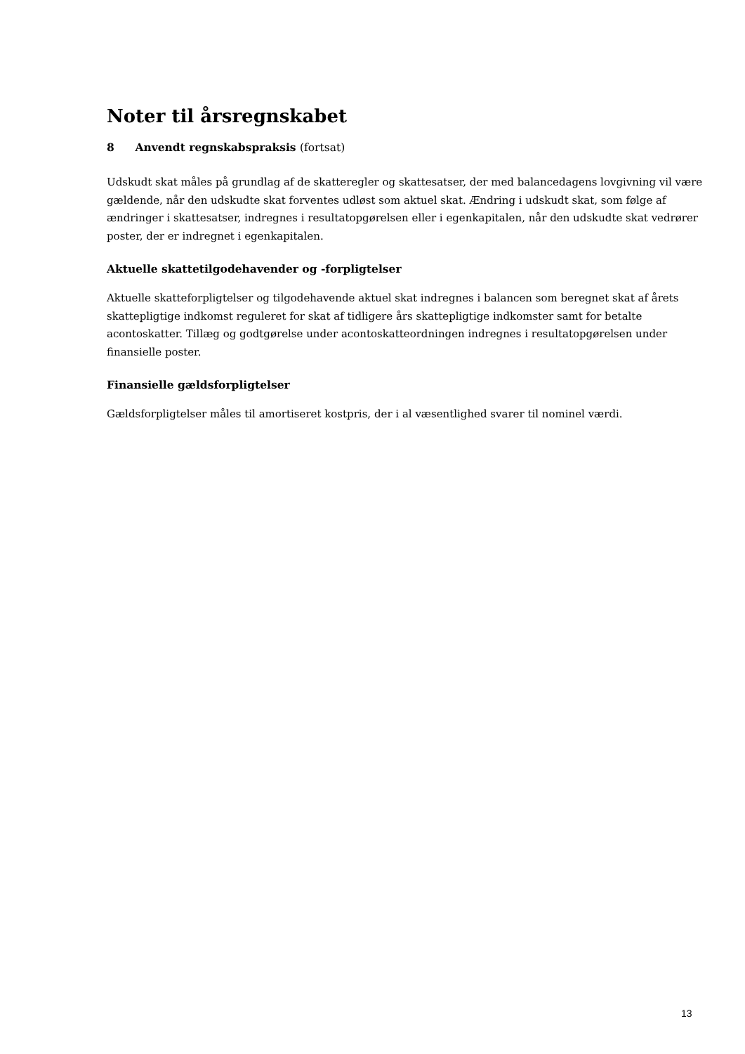Noter til årsregnskabet
8 Anvendt regnskabspraksis (fortsat)
Udskudt skat måles på grundlag af de skatteregler og skattesatser, der med balancedagens lovgivning vil være gældende, når den udskudte skat forventes udløst som aktuel skat. Ændring i udskudt skat, som følge af ændringer i skattesatser, indregnes i resultatopgørelsen eller i egenkapitalen, når den udskudte skat vedrører poster, der er indregnet i egenkapitalen.
Aktuelle skattetilgodehavender og -forpligtelser
Aktuelle skatteforpligtelser og tilgodehavende aktuel skat indregnes i balancen som beregnet skat af årets skattepligtige indkomst reguleret for skat af tidligere års skattepligtige indkomster samt for betalte acontoskatter. Tillæg og godtgørelse under acontoskatteordningen indregnes i resultatopgørelsen under finansielle poster.
Finansielle gældsforpligtelser
Gældsforpligtelser måles til amortiseret kostpris, der i al væsentlighed svarer til nominel værdi.
13